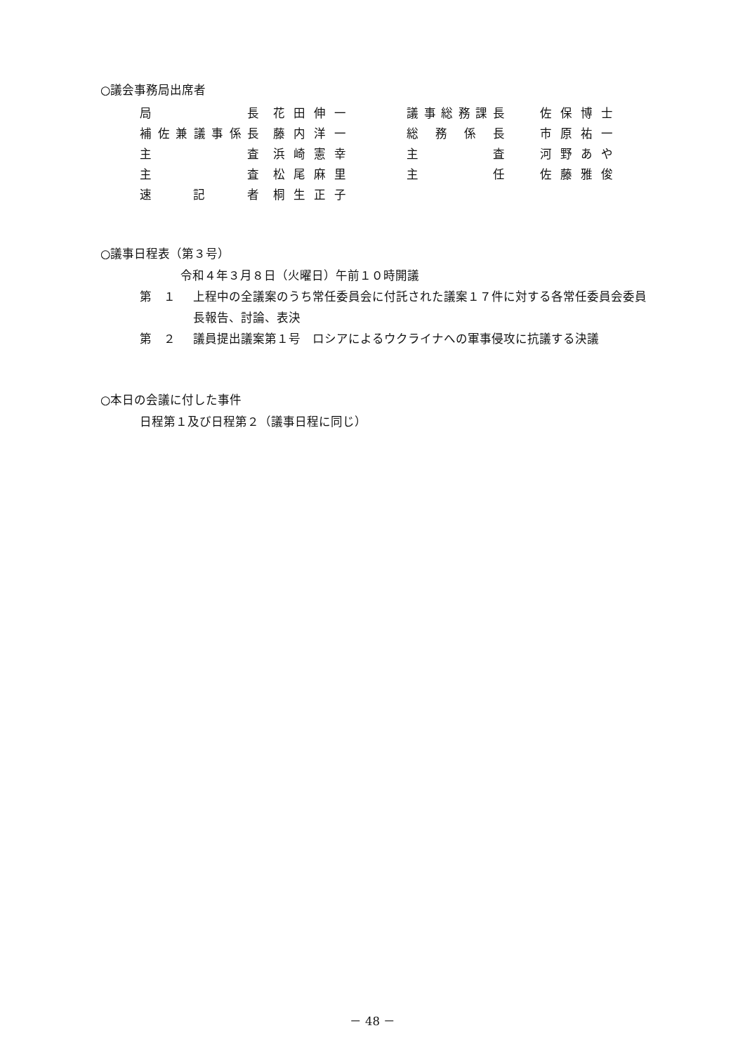○議会事務局出席者
| 局 長 | 花田伸一 | 議事総務課長 | 佐保博士 |
| 補佐兼議事係長 | 藤内洋一 | 総 務 係 長 | 市原祐一 |
| 主 査 | 浜崎憲幸 | 主 査 | 河野あや |
| 主 査 | 松尾麻里 | 主 任 | 佐藤雅俊 |
| 速 記 者 | 桐生正子 | | |
○議事日程表（第３号）
令和４年３月８日（火曜日）午前１０時開議
第　１ 上程中の全議案のうち常任委員会に付託された議案１７件に対する各常任委員会委員長報告、討論、表決
第　２ 議員提出議案第１号　ロシアによるウクライナへの軍事侵攻に抗議する決議
○本日の会議に付した事件
日程第１及び日程第２（議事日程に同じ）
－ 48 －